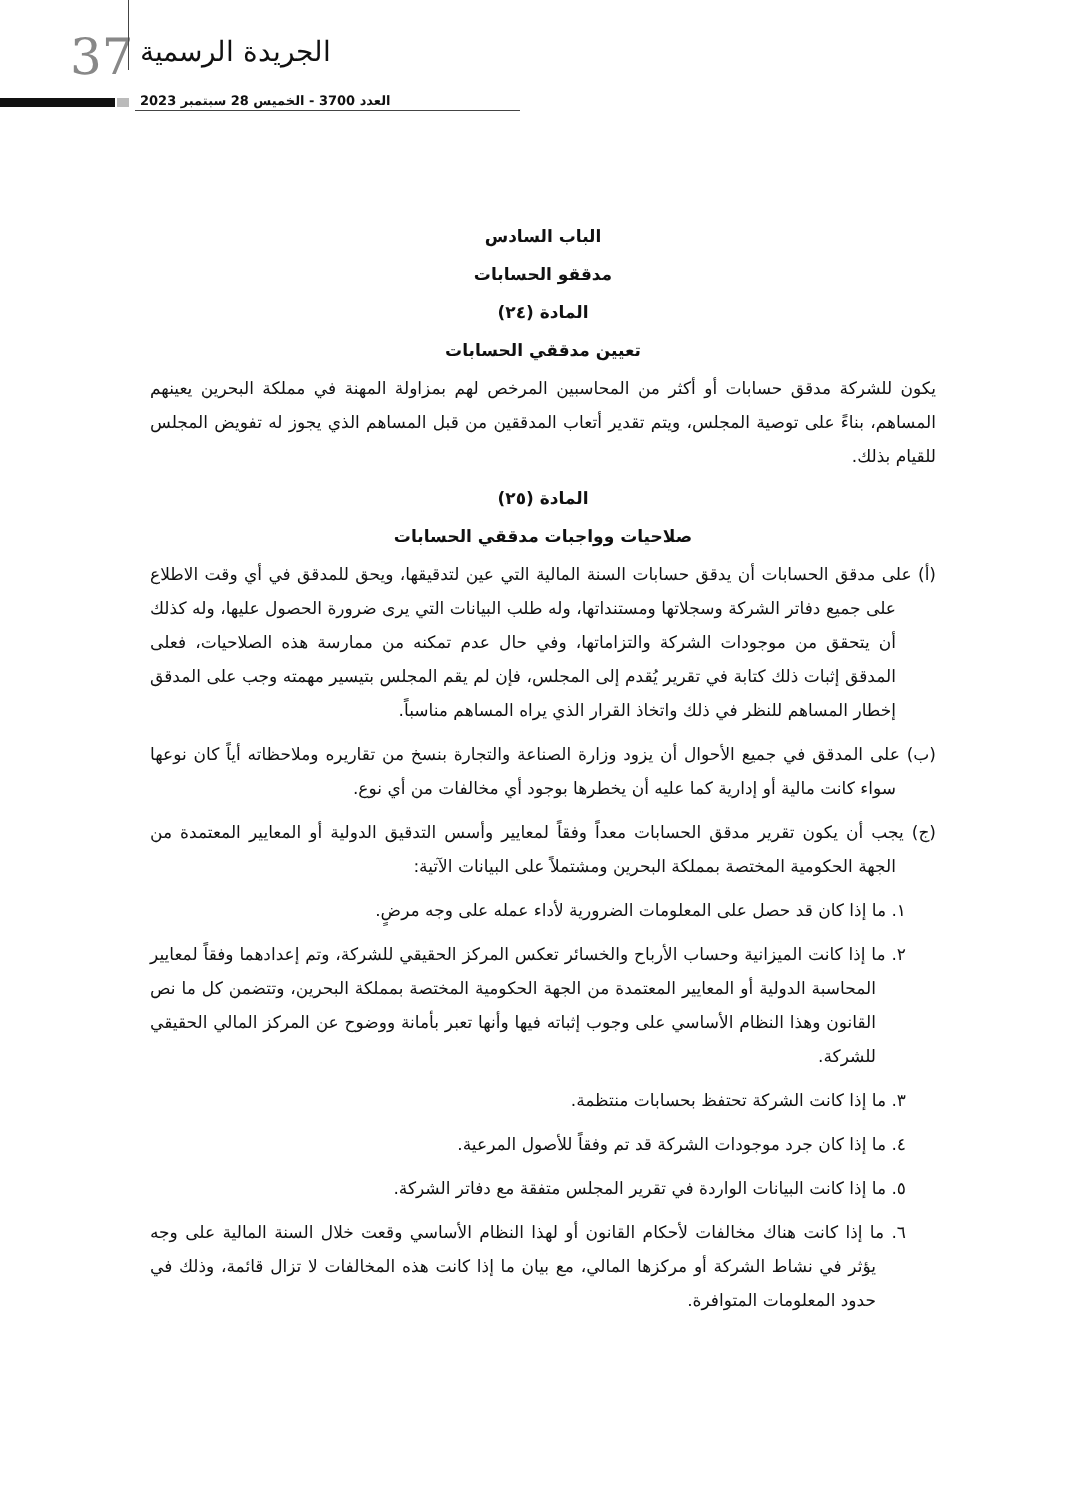37 الجريدة الرسمية
العدد 3700 - الخميس 28 سبتمبر 2023
الباب السادس
مدققو الحسابات
المادة (٢٤)
تعيين مدققي الحسابات
يكون للشركة مدقق حسابات أو أكثر من المحاسبين المرخص لهم بمزاولة المهنة في مملكة البحرين يعينهم المساهم، بناءً على توصية المجلس، ويتم تقدير أتعاب المدققين من قبل المساهم الذي يجوز له تفويض المجلس للقيام بذلك.
المادة (٢٥)
صلاحيات وواجبات مدققي الحسابات
(أ) على مدقق الحسابات أن يدقق حسابات السنة المالية التي عين لتدقيقها، ويحق للمدقق في أي وقت الاطلاع على جميع دفاتر الشركة وسجلاتها ومستنداتها، وله طلب البيانات التي يرى ضرورة الحصول عليها، وله كذلك أن يتحقق من موجودات الشركة والتزاماتها، وفي حال عدم تمكنه من ممارسة هذه الصلاحيات، فعلى المدقق إثبات ذلك كتابة في تقرير يُقدم إلى المجلس، فإن لم يقم المجلس بتيسير مهمته وجب على المدقق إخطار المساهم للنظر في ذلك واتخاذ القرار الذي يراه المساهم مناسباً.
(ب) على المدقق في جميع الأحوال أن يزود وزارة الصناعة والتجارة بنسخ من تقاريره وملاحظاته أياً كان نوعها سواء كانت مالية أو إدارية كما عليه أن يخطرها بوجود أي مخالفات من أي نوع.
(ج) يجب أن يكون تقرير مدقق الحسابات معداً وفقاً لمعايير وأسس التدقيق الدولية أو المعايير المعتمدة من الجهة الحكومية المختصة بمملكة البحرين ومشتملاً على البيانات الآتية:
١. ما إذا كان قد حصل على المعلومات الضرورية لأداء عمله على وجه مرضٍ.
٢. ما إذا كانت الميزانية وحساب الأرباح والخسائر تعكس المركز الحقيقي للشركة، وتم إعدادهما وفقاً لمعايير المحاسبة الدولية أو المعايير المعتمدة من الجهة الحكومية المختصة بمملكة البحرين، وتتضمن كل ما نص القانون وهذا النظام الأساسي على وجوب إثباته فيها وأنها تعبر بأمانة ووضوح عن المركز المالي الحقيقي للشركة.
٣. ما إذا كانت الشركة تحتفظ بحسابات منتظمة.
٤. ما إذا كان جرد موجودات الشركة قد تم وفقاً للأصول المرعية.
٥. ما إذا كانت البيانات الواردة في تقرير المجلس متفقة مع دفاتر الشركة.
٦. ما إذا كانت هناك مخالفات لأحكام القانون أو لهذا النظام الأساسي وقعت خلال السنة المالية على وجه يؤثر في نشاط الشركة أو مركزها المالي، مع بيان ما إذا كانت هذه المخالفات لا تزال قائمة، وذلك في حدود المعلومات المتوافرة.